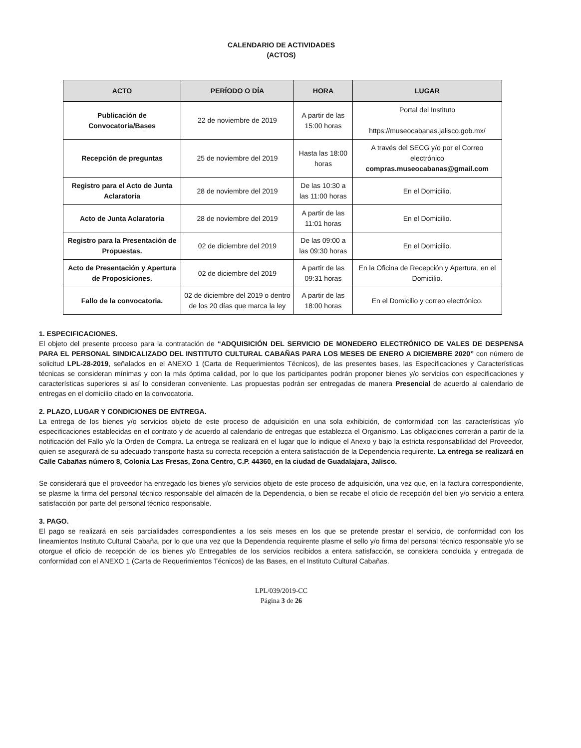CALENDARIO DE ACTIVIDADES
(ACTOS)
| ACTO | PERÍODO O DÍA | HORA | LUGAR |
| --- | --- | --- | --- |
| Publicación de Convocatoria/Bases | 22 de noviembre de 2019 | A partir de las 15:00 horas | Portal del Instituto https://museocabanas.jalisco.gob.mx/ |
| Recepción de preguntas | 25 de noviembre del 2019 | Hasta las 18:00 horas | A través del SECG y/o por el Correo electrónico compras.museocabanas@gmail.com |
| Registro para el Acto de Junta Aclaratoria | 28 de noviembre del 2019 | De las 10:30 a las 11:00 horas | En el Domicilio. |
| Acto de Junta Aclaratoria | 28 de noviembre del 2019 | A partir de las 11:01 horas | En el Domicilio. |
| Registro para la Presentación de Propuestas. | 02 de diciembre del 2019 | De las 09:00 a las 09:30 horas | En el Domicilio. |
| Acto de Presentación y Apertura de Proposiciones. | 02 de diciembre del 2019 | A partir de las 09:31 horas | En la Oficina de Recepción y Apertura, en el Domicilio. |
| Fallo de la convocatoria. | 02 de diciembre del 2019 o dentro de los 20 días que marca la ley | A partir de las 18:00 horas | En el Domicilio y correo electrónico. |
1. ESPECIFICACIONES.
El objeto del presente proceso para la contratación de “ADQUISICIÓN DEL SERVICIO DE MONEDERO ELECTRÓNICO DE VALES DE DESPENSA PARA EL PERSONAL SINDICALIZADO DEL INSTITUTO CULTURAL CABAÑAS PARA LOS MESES DE ENERO A DICIEMBRE 2020” con número de solicitud LPL-28-2019, señalados en el ANEXO 1 (Carta de Requerimientos Técnicos), de las presentes bases, las Especificaciones y Características técnicas se consideran mínimas y con la más óptima calidad, por lo que los participantes podrán proponer bienes y/o servicios con especificaciones y características superiores si así lo consideran conveniente. Las propuestas podrán ser entregadas de manera Presencial de acuerdo al calendario de entregas en el domicilio citado en la convocatoria.
2. PLAZO, LUGAR Y CONDICIONES DE ENTREGA.
La entrega de los bienes y/o servicios objeto de este proceso de adquisición en una sola exhibición, de conformidad con las características y/o especificaciones establecidas en el contrato y de acuerdo al calendario de entregas que establezca el Organismo. Las obligaciones correrán a partir de la notificación del Fallo y/o la Orden de Compra. La entrega se realizará en el lugar que lo indique el Anexo y bajo la estricta responsabilidad del Proveedor, quien se asegurará de su adecuado transporte hasta su correcta recepción a entera satisfacción de la Dependencia requirente. La entrega se realizará en Calle Cabañas número 8, Colonia Las Fresas, Zona Centro, C.P. 44360, en la ciudad de Guadalajara, Jalisco.
Se considerará que el proveedor ha entregado los bienes y/o servicios objeto de este proceso de adquisición, una vez que, en la factura correspondiente, se plasme la firma del personal técnico responsable del almacén de la Dependencia, o bien se recabe el oficio de recepción del bien y/o servicio a entera satisfacción por parte del personal técnico responsable.
3. PAGO.
El pago se realizará en seis parcialidades correspondientes a los seis meses en los que se pretende prestar el servicio, de conformidad con los lineamientos Instituto Cultural Cabaña, por lo que una vez que la Dependencia requirente plasme el sello y/o firma del personal técnico responsable y/o se otorgue el oficio de recepción de los bienes y/o Entregables de los servicios recibidos a entera satisfacción, se considera concluida y entregada de conformidad con el ANEXO 1 (Carta de Requerimientos Técnicos) de las Bases, en el Instituto Cultural Cabañas.
LPL/039/2019-CC
Página 3 de 26